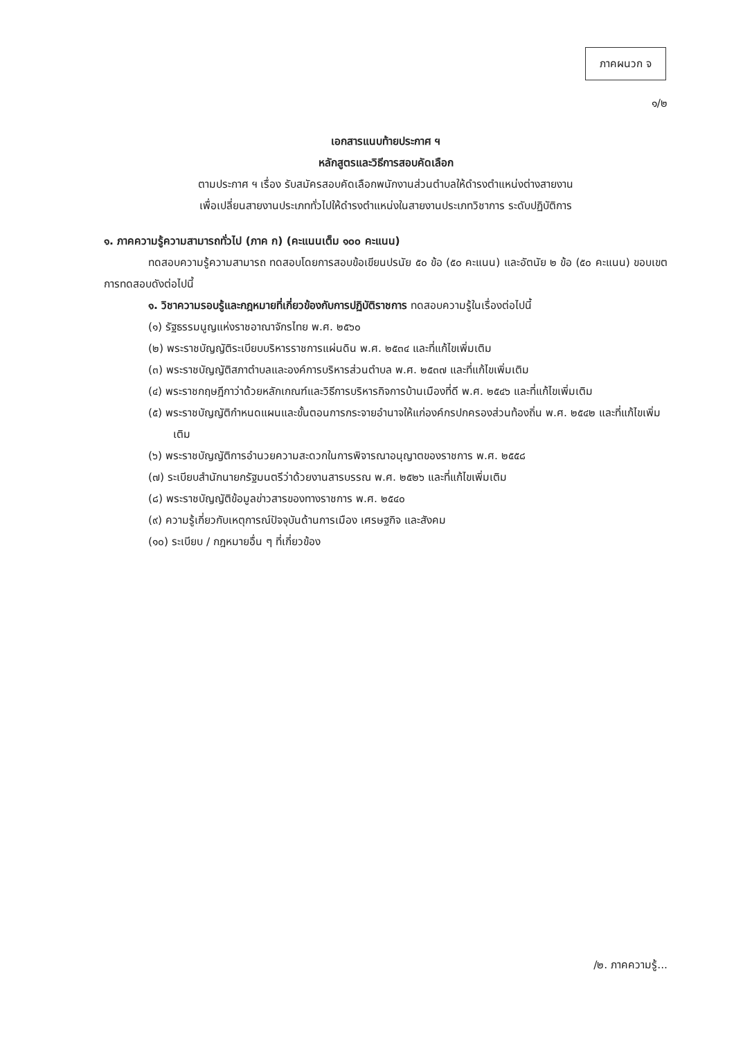ภาคผนวก จ
๑/๒
เอกสารแนบท้ายประกาศ ฯ
หลักสูตรและวิธีการสอบคัดเลือก
ตามประกาศ ฯ เรื่อง รับสมัครสอบคัดเลือกพนักงานส่วนตำบลให้ดำรงตำแหน่งต่างสายงาน
เพื่อเปลี่ยนสายงานประเภททั่วไปให้ดำรงตำแหน่งในสายงานประเภทวิชาการ ระดับปฏิบัติการ
๑. ภาคความรู้ความสามารถทั่วไป (ภาค ก) (คะแนนเต็ม ๑๐๐ คะแนน)
ทดสอบความรู้ความสามารถ ทดสอบโดยการสอบข้อเขียนปรนัย ๕๐ ข้อ (๕๐ คะแนน) และอัตนัย ๒ ข้อ (๕๐ คะแนน) ขอบเขตการทดสอบดังต่อไปนี้
๑. วิชาความรอบรู้และกฎหมายที่เกี่ยวข้องกับการปฏิบัติราชการ ทดสอบความรู้ในเรื่องต่อไปนี้
(๑) รัฐธรรมนูญแห่งราชอาณาจักรไทย พ.ศ. ๒๕๖๐
(๒) พระราชบัญญัติระเบียบบริหารราชการแผ่นดิน พ.ศ. ๒๕๓๔ และที่แก้ไขเพิ่มเติม
(๓) พระราชบัญญัติสภาตำบลและองค์การบริหารส่วนตำบล พ.ศ. ๒๕๓๗ และที่แก้ไขเพิ่มเติม
(๔) พระราชกฤษฎีกาว่าด้วยหลักเกณฑ์และวิธีการบริหารกิจการบ้านเมืองที่ดี พ.ศ. ๒๕๔๖ และที่แก้ไขเพิ่มเติม
(๕) พระราชบัญญัติกำหนดแผนและขั้นตอนการกระจายอำนาจให้แก่องค์กรปกครองส่วนท้องถิ่น พ.ศ. ๒๕๔๒ และที่แก้ไขเพิ่มเติม
(๖) พระราชบัญญัติการอำนวยความสะดวกในการพิจารณาอนุญาตของราชการ พ.ศ. ๒๕๕๘
(๗) ระเบียบสำนักนายกรัฐมนตรีว่าด้วยงานสารบรรณ พ.ศ. ๒๕๒๖ และที่แก้ไขเพิ่มเติม
(๘) พระราชบัญญัติข้อมูลข่าวสารของทางราชการ พ.ศ. ๒๕๔๐
(๙) ความรู้เกี่ยวกับเหตุการณ์ปัจจุบันด้านการเมือง เศรษฐกิจ และสังคม
(๑๐) ระเบียบ / กฎหมายอื่น ๆ ที่เกี่ยวข้อง
/๒. ภาคความรู้...